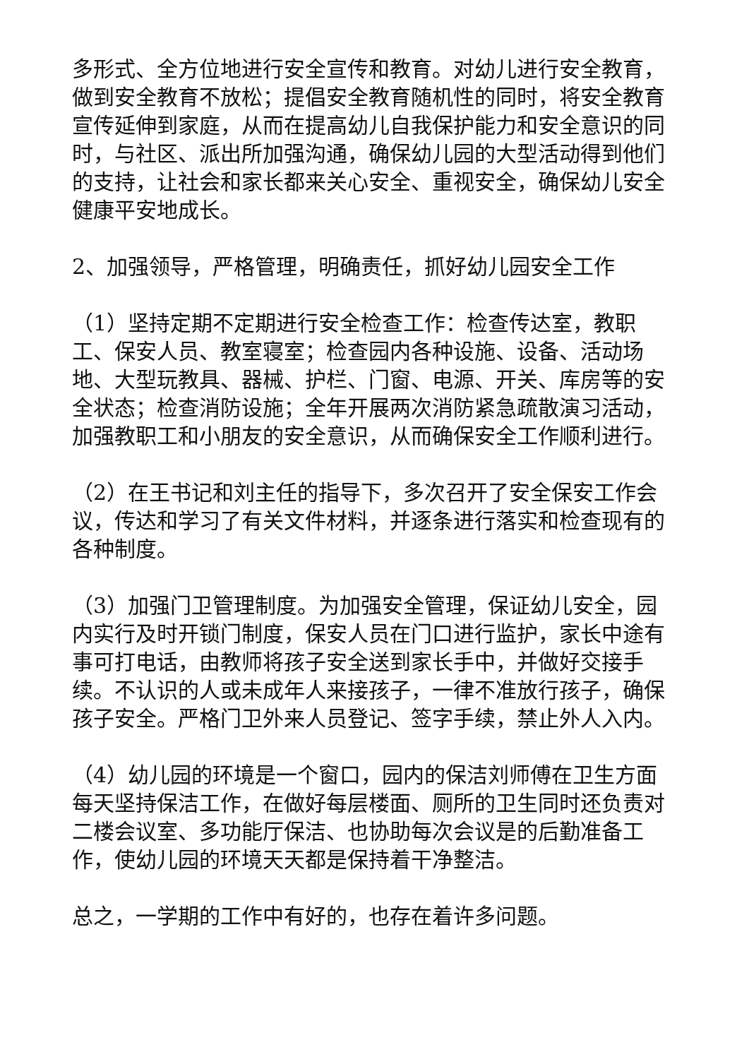多形式、全方位地进行安全宣传和教育。对幼儿进行安全教育，做到安全教育不放松；提倡安全教育随机性的同时，将安全教育宣传延伸到家庭，从而在提高幼儿自我保护能力和安全意识的同时，与社区、派出所加强沟通，确保幼儿园的大型活动得到他们的支持，让社会和家长都来关心安全、重视安全，确保幼儿安全健康平安地成长。
2、加强领导，严格管理，明确责任，抓好幼儿园安全工作
（1）坚持定期不定期进行安全检查工作：检查传达室，教职工、保安人员、教室寝室；检查园内各种设施、设备、活动场地、大型玩教具、器械、护栏、门窗、电源、开关、库房等的安全状态；检查消防设施；全年开展两次消防紧急疏散演习活动，加强教职工和小朋友的安全意识，从而确保安全工作顺利进行。
（2）在王书记和刘主任的指导下，多次召开了安全保安工作会议，传达和学习了有关文件材料，并逐条进行落实和检查现有的各种制度。
（3）加强门卫管理制度。为加强安全管理，保证幼儿安全，园内实行及时开锁门制度，保安人员在门口进行监护，家长中途有事可打电话，由教师将孩子安全送到家长手中，并做好交接手续。不认识的人或未成年人来接孩子，一律不准放行孩子，确保孩子安全。严格门卫外来人员登记、签字手续，禁止外人入内。
（4）幼儿园的环境是一个窗口，园内的保洁刘师傅在卫生方面每天坚持保洁工作，在做好每层楼面、厕所的卫生同时还负责对二楼会议室、多功能厅保洁、也协助每次会议是的后勤准备工作，使幼儿园的环境天天都是保持着干净整洁。
总之，一学期的工作中有好的，也存在着许多问题。